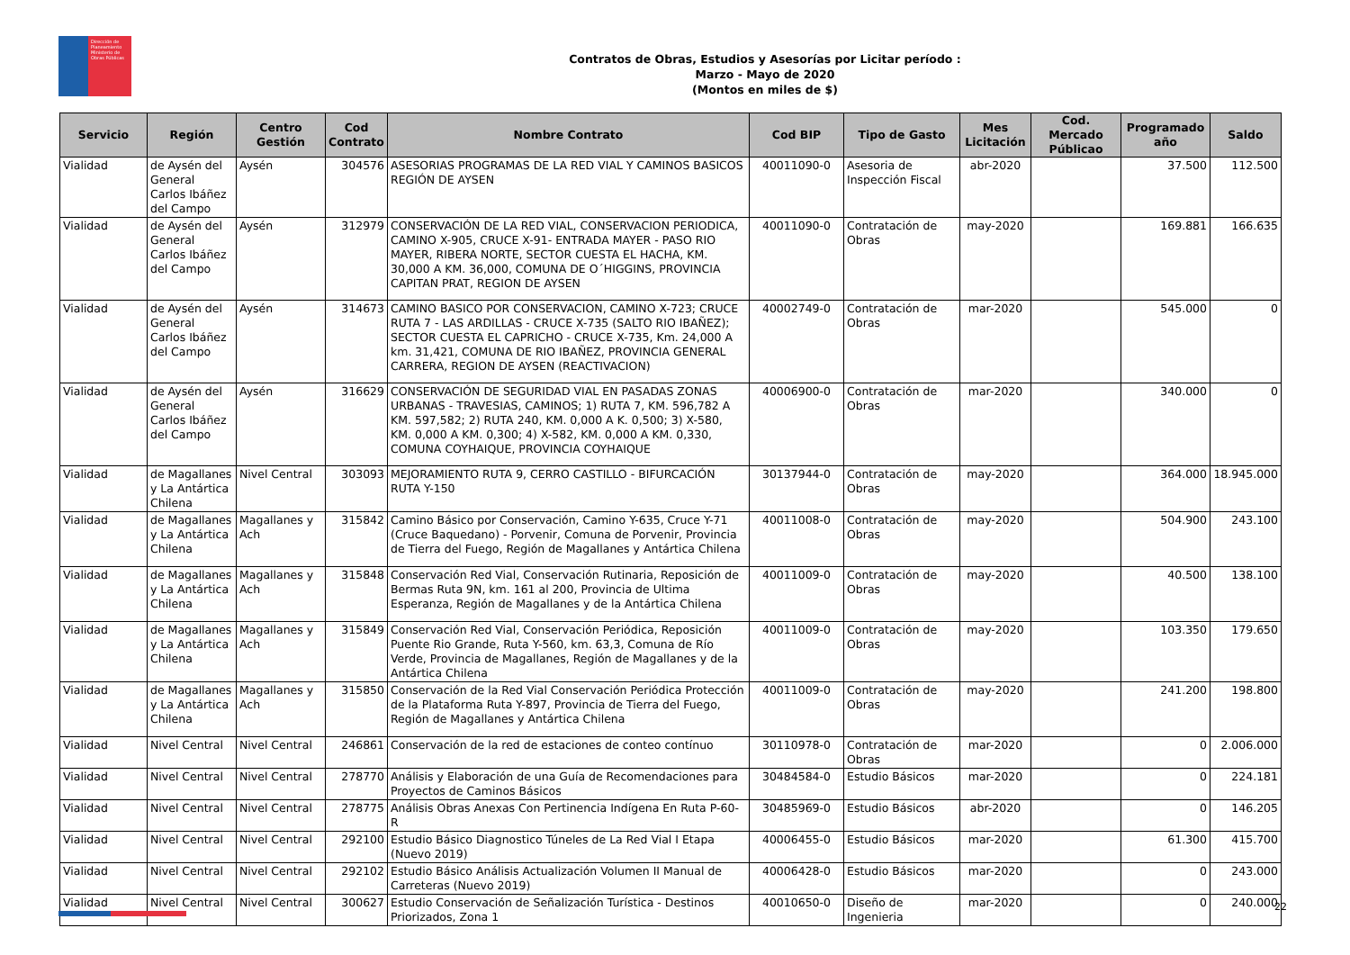Dirección de Planeamiento
Ministerio de Obras Públicas
Contratos de Obras, Estudios y Asesorías por Licitar período :
Marzo - Mayo de 2020
(Montos en miles de $)
| Servicio | Región | Centro Gestión | Cod Contrato | Nombre Contrato | Cod BIP | Tipo de Gasto | Mes Licitación | Cod. Mercado Públicao | Programado año | Saldo |
| --- | --- | --- | --- | --- | --- | --- | --- | --- | --- | --- |
| Vialidad | de Aysén del General Carlos Ibáñez del Campo | Aysén | 304576 | ASESORIAS PROGRAMAS DE LA RED VIAL Y CAMINOS BASICOS REGIÓN DE AYSEN | 40011090-0 | Asesoria de Inspección Fiscal | abr-2020 | | 37.500 | 112.500 |
| Vialidad | de Aysén del General Carlos Ibáñez del Campo | Aysén | 312979 | CONSERVACIÓN DE LA RED VIAL, CONSERVACION PERIODICA, CAMINO X-905, CRUCE X-91- ENTRADA MAYER - PASO RIO MAYER, RIBERA NORTE, SECTOR CUESTA EL HACHA, KM. 30,000 A KM. 36,000, COMUNA DE O´HIGGINS, PROVINCIA CAPITAN PRAT, REGION DE AYSEN | 40011090-0 | Contratación de Obras | may-2020 | | 169.881 | 166.635 |
| Vialidad | de Aysén del General Carlos Ibáñez del Campo | Aysén | 314673 | CAMINO BASICO POR CONSERVACION, CAMINO X-723; CRUCE RUTA 7 - LAS ARDILLAS - CRUCE X-735 (SALTO RIO IBAÑEZ); SECTOR CUESTA EL CAPRICHO - CRUCE X-735, Km. 24,000 A km. 31,421, COMUNA DE RIO IBAÑEZ, PROVINCIA GENERAL CARRERA, REGION DE AYSEN (REACTIVACION) | 40002749-0 | Contratación de Obras | mar-2020 | | 545.000 | 0 |
| Vialidad | de Aysén del General Carlos Ibáñez del Campo | Aysén | 316629 | CONSERVACIÓN DE SEGURIDAD VIAL EN PASADAS ZONAS URBANAS - TRAVESIAS, CAMINOS; 1) RUTA 7, KM. 596,782 A KM. 597,582; 2) RUTA 240, KM. 0,000 A K. 0,500; 3) X-580, KM. 0,000 A KM. 0,300; 4) X-582, KM. 0,000 A KM. 0,330, COMUNA COYHAIQUE, PROVINCIA COYHAIQUE | 40006900-0 | Contratación de Obras | mar-2020 | | 340.000 | 0 |
| Vialidad | de Magallanes y La Antártica Chilena | Nivel Central | 303093 | MEJORAMIENTO RUTA 9, CERRO CASTILLO - BIFURCACIÓN RUTA Y-150 | 30137944-0 | Contratación de Obras | may-2020 | | 364.000 | 18.945.000 |
| Vialidad | de Magallanes y La Antártica Chilena | Magallanes y Ach | 315842 | Camino Básico por Conservación, Camino Y-635, Cruce Y-71 (Cruce Baquedano) - Porvenir, Comuna de Porvenir, Provincia de Tierra del Fuego, Región de Magallanes y Antártica Chilena | 40011008-0 | Contratación de Obras | may-2020 | | 504.900 | 243.100 |
| Vialidad | de Magallanes y La Antártica Chilena | Magallanes y Ach | 315848 | Conservación Red Vial, Conservación Rutinaria, Reposición de Bermas Ruta 9N, km. 161 al 200, Provincia de Ultima Esperanza, Región de Magallanes y de la Antártica Chilena | 40011009-0 | Contratación de Obras | may-2020 | | 40.500 | 138.100 |
| Vialidad | de Magallanes y La Antártica Chilena | Magallanes y Ach | 315849 | Conservación Red Vial, Conservación Periódica, Reposición Puente Rio Grande, Ruta Y-560, km. 63,3, Comuna de Río Verde, Provincia de Magallanes, Región de Magallanes y de la Antártica Chilena | 40011009-0 | Contratación de Obras | may-2020 | | 103.350 | 179.650 |
| Vialidad | de Magallanes y La Antártica Chilena | Magallanes y Ach | 315850 | Conservación de la Red Vial Conservación Periódica Protección de la Plataforma Ruta Y-897, Provincia de Tierra del Fuego, Región de Magallanes y Antártica Chilena | 40011009-0 | Contratación de Obras | may-2020 | | 241.200 | 198.800 |
| Vialidad | Nivel Central | Nivel Central | 246861 | Conservación de la red de estaciones de conteo contínuo | 30110978-0 | Contratación de Obras | mar-2020 | | 0 | 2.006.000 |
| Vialidad | Nivel Central | Nivel Central | 278770 | Análisis y Elaboración de una Guía de Recomendaciones para Proyectos de Caminos Básicos | 30484584-0 | Estudio Básicos | mar-2020 | | 0 | 224.181 |
| Vialidad | Nivel Central | Nivel Central | 278775 | Análisis Obras Anexas Con Pertinencia Indígena En Ruta P-60-R | 30485969-0 | Estudio Básicos | abr-2020 | | 0 | 146.205 |
| Vialidad | Nivel Central | Nivel Central | 292100 | Estudio Básico Diagnostico Túneles de La Red Vial I Etapa (Nuevo 2019) | 40006455-0 | Estudio Básicos | mar-2020 | | 61.300 | 415.700 |
| Vialidad | Nivel Central | Nivel Central | 292102 | Estudio Básico Análisis Actualización Volumen II Manual de Carreteras (Nuevo 2019) | 40006428-0 | Estudio Básicos | mar-2020 | | 0 | 243.000 |
| Vialidad | Nivel Central | Nivel Central | 300627 | Estudio Conservación de Señalización Turística - Destinos Priorizados, Zona 1 | 40010650-0 | Diseño de Ingenieria | mar-2020 | | 0 | 240.000 |
22